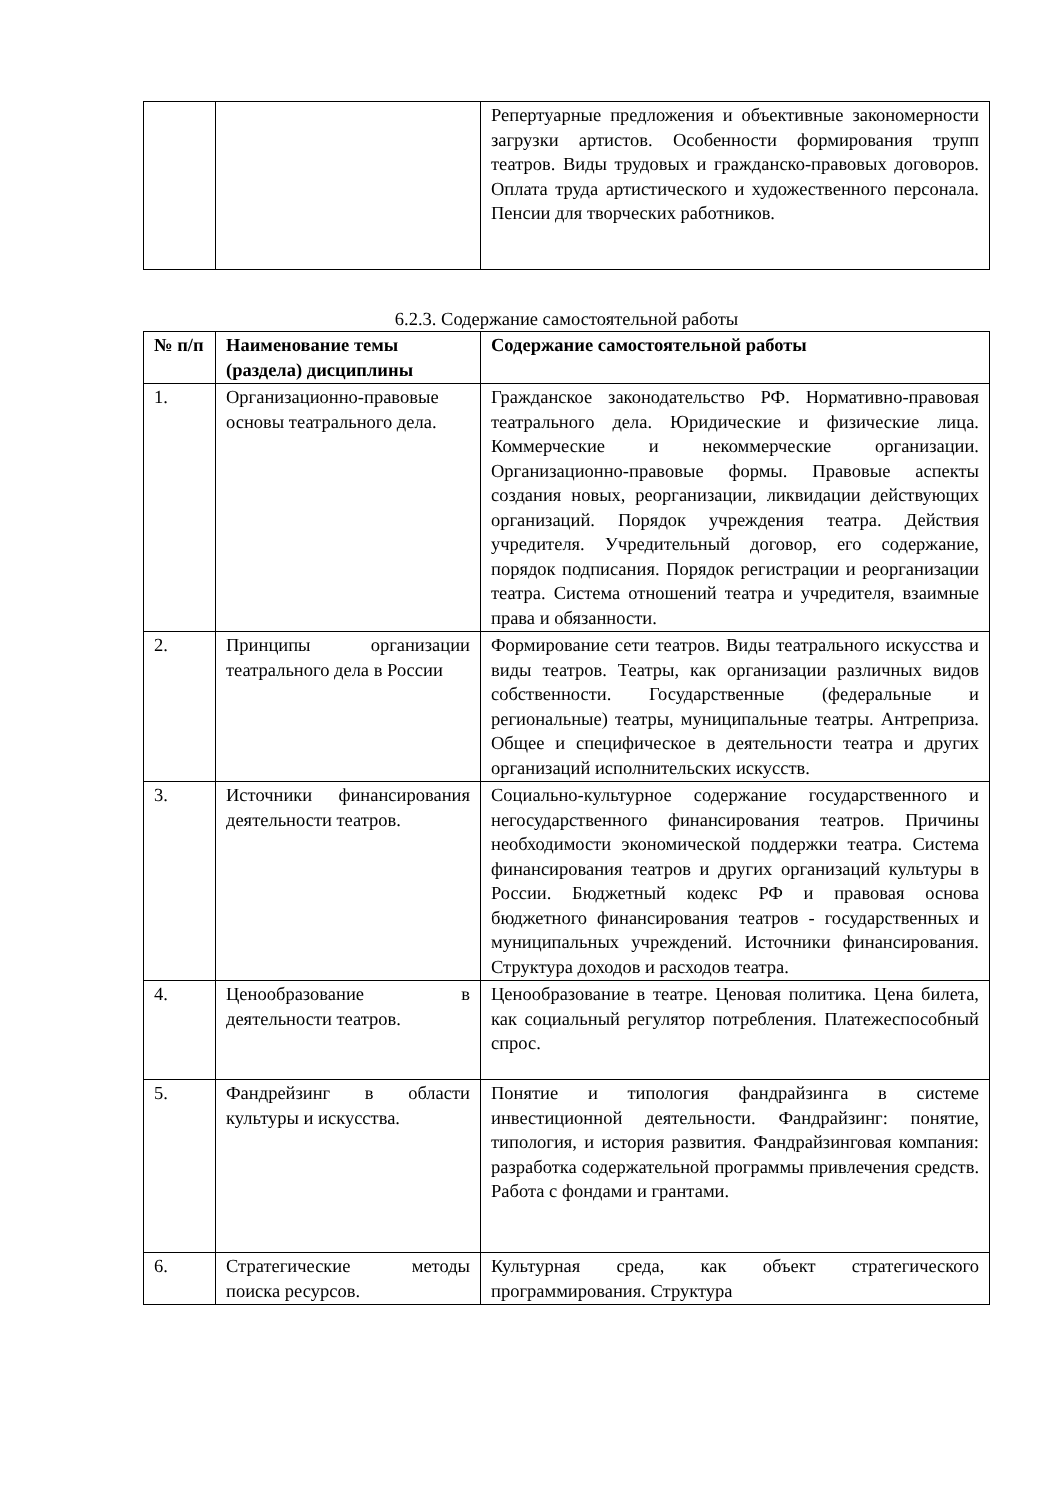| | | Репертуарные предложения и объективные закономерности загрузки артистов. Особенности формирования трупп театров. Виды трудовых и гражданско-правовых договоров. Оплата труда артистического и художественного персонала. Пенсии для творческих работников. |
6.2.3. Содержание самостоятельной работы
| № п/п | Наименование темы (раздела) дисциплины | Содержание самостоятельной работы |
| --- | --- | --- |
| 1. | Организационно-правовые основы театрального дела. | Гражданское законодательство РФ. Нормативно-правовая театрального дела. Юридические и физические лица. Коммерческие и некоммерческие организации. Организационно-правовые формы. Правовые аспекты создания новых, реорганизации, ликвидации действующих организаций. Порядок учреждения театра. Действия учредителя. Учредительный договор, его содержание, порядок подписания. Порядок регистрации и реорганизации театра. Система отношений театра и учредителя, взаимные права и обязанности. |
| 2. | Принципы организации театрального дела в России | Формирование сети театров. Виды театрального искусства и виды театров. Театры, как организации различных видов собственности. Государственные (федеральные и региональные) театры, муниципальные театры. Антреприза. Общее и специфическое в деятельности театра и других организаций исполнительских искусств. |
| 3. | Источники финансирования деятельности театров. | Социально-культурное содержание государственного и негосударственного финансирования театров. Причины необходимости экономической поддержки театра. Система финансирования театров и других организаций культуры в России. Бюджетный кодекс РФ и правовая основа бюджетного финансирования театров - государственных и муниципальных учреждений. Источники финансирования. Структура доходов и расходов театра. |
| 4. | Ценообразование в деятельности театров. | Ценообразование в театре. Ценовая политика. Цена билета, как социальный регулятор потребления. Платежеспособный спрос. |
| 5. | Фандрейзинг в области культуры и искусства. | Понятие и типология фандрайзинга в системе инвестиционной деятельности. Фандрайзинг: понятие, типология, и история развития. Фандрайзинговая компания: разработка содержательной программы привлечения средств. Работа с фондами и грантами. |
| 6. | Стратегические методы поиска ресурсов. | Культурная среда, как объект стратегического программирования. Структура |